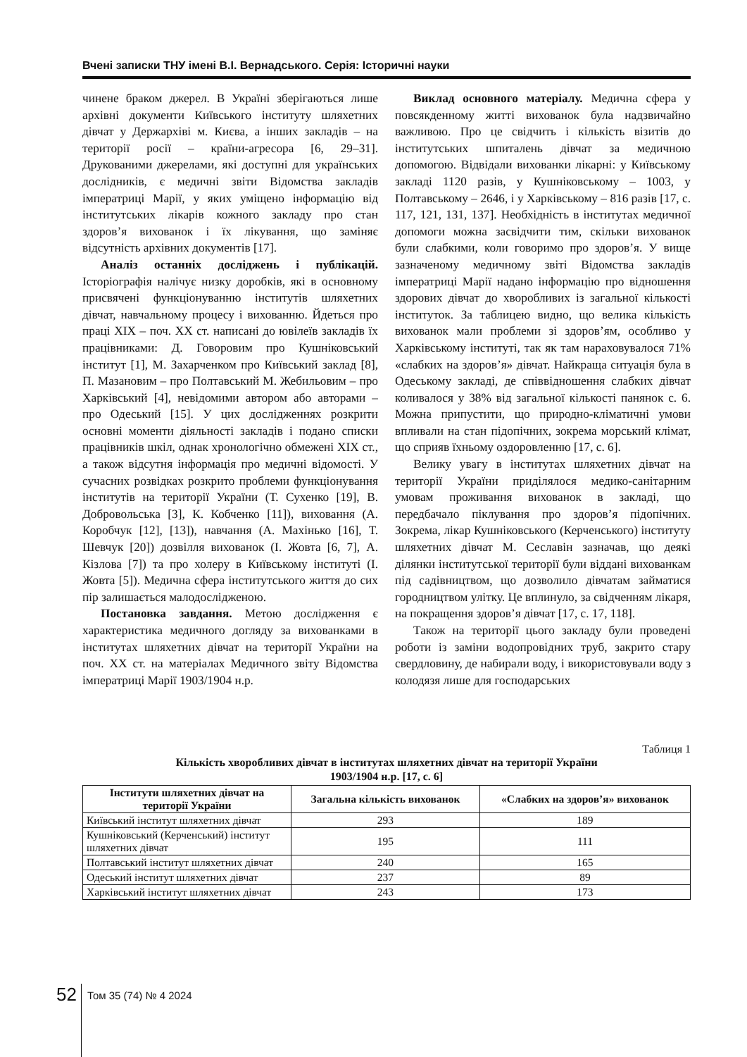Вчені записки ТНУ імені В.І. Вернадського. Серія: Історичні науки
чинене браком джерел. В Україні зберігаються лише архівні документи Київського інституту шляхетних дівчат у Держархіві м. Києва, а інших закладів – на території росії – країни-агресора [6, 29–31]. Друкованими джерелами, які доступні для українських дослідників, є медичні звіти Відомства закладів імператриці Марії, у яких уміщено інформацію від інститутських лікарів кожного закладу про стан здоров’я вихованок і їх лікування, що заміняє відсутність архівних документів [17].
Аналіз останніх досліджень і публікацій. Історіографія налічує низку доробків, які в основному присвячені функціонуванню інститутів шляхетних дівчат, навчальному процесу і вихованню. Йдеться про праці ХІХ – поч. ХХ ст. написані до ювілеїв закладів їх працівниками: Д. Говоровим про Кушніковський інститут [1], М. Захарченком про Київський заклад [8], П. Мазановим – про Полтавський М. Жебильовим – про Харківський [4], невідомими автором або авторами – про Одеський [15]. У цих дослідженнях розкрити основні моменти діяльності закладів і подано списки працівників шкіл, однак хронологічно обмежені ХІХ ст., а також відсутня інформація про медичні відомості. У сучасних розвідках розкрито проблеми функціонування інститутів на території України (Т. Сухенко [19], В. Добровольська [3], К. Кобченко [11]), виховання (А. Коробчук [12], [13]), навчання (А. Махінько [16], Т. Шевчук [20]) дозвілля вихованок (І. Жовта [6, 7], А. Кізлова [7]) та про холеру в Київському інституті (І. Жовта [5]). Медична сфера інститутського життя до сих пір залишається малодослідженою.
Постановка завдання. Метою дослідження є характеристика медичного догляду за вихованками в інститутах шляхетних дівчат на території України на поч. ХХ ст. на матеріалах Медичного звіту Відомства імператриці Марії 1903/1904 н.р.
Виклад основного матеріалу. Медична сфера у повсякденному житті вихованок була надзвичайно важливою. Про це свідчить і кількість візитів до інститутських шпиталень дівчат за медичною допомогою. Відвідали вихованки лікарні: у Київському закладі 1120 разів, у Кушніковському – 1003, у Полтавському – 2646, і у Харківському – 816 разів [17, с. 117, 121, 131, 137]. Необхідність в інститутах медичної допомоги можна засвідчити тим, скільки вихованок були слабкими, коли говоримо про здоров’я. У вище зазначеному медичному звіті Відомства закладів імператриці Марії надано інформацію про відношення здорових дівчат до хворобливих із загальної кількості інституток. За таблицею видно, що велика кількість вихованок мали проблеми зі здоров’ям, особливо у Харківському інституті, так як там нараховувалося 71% «слабких на здоров’я» дівчат. Найкраща ситуація була в Одеському закладі, де співвідношення слабких дівчат коливалося у 38% від загальної кількості панянок с. 6. Можна припустити, що природно-кліматичні умови впливали на стан підопічних, зокрема морський клімат, що сприяв їхньому оздоровленню [17, с. 6].
Велику увагу в інститутах шляхетних дівчат на території України приділялося медико-санітарним умовам проживання вихованок в закладі, що передбачало піклування про здоров’я підопічних. Зокрема, лікар Кушніковського (Керченського) інституту шляхетних дівчат М. Сеславін зазначав, що деякі ділянки інститутської території були віддані вихованкам під садівництвом, що дозволило дівчатам займатися городництвом улітку. Це вплинуло, за свідченням лікаря, на покращення здоров’я дівчат [17, с. 17, 118].
Також на території цього закладу були проведені роботи із заміни водопровідних труб, закрито стару свердловину, де набирали воду, і використовували воду з колодязя лише для господарських
Таблиця 1
Кількість хворобливих дівчат в інститутах шляхетних дівчат на території України
1903/1904 н.р. [17, с. 6]
| Інститути шляхетних дівчат на території України | Загальна кількість вихованок | «Слабких на здоров’я» вихованок |
| --- | --- | --- |
| Київський інститут шляхетних дівчат | 293 | 189 |
| Кушніковський (Керченський) інститут шляхетних дівчат | 195 | 111 |
| Полтавський інститут шляхетних дівчат | 240 | 165 |
| Одеський інститут шляхетних дівчат | 237 | 89 |
| Харківський інститут шляхетних дівчат | 243 | 173 |
52
Том 35 (74) № 4 2024